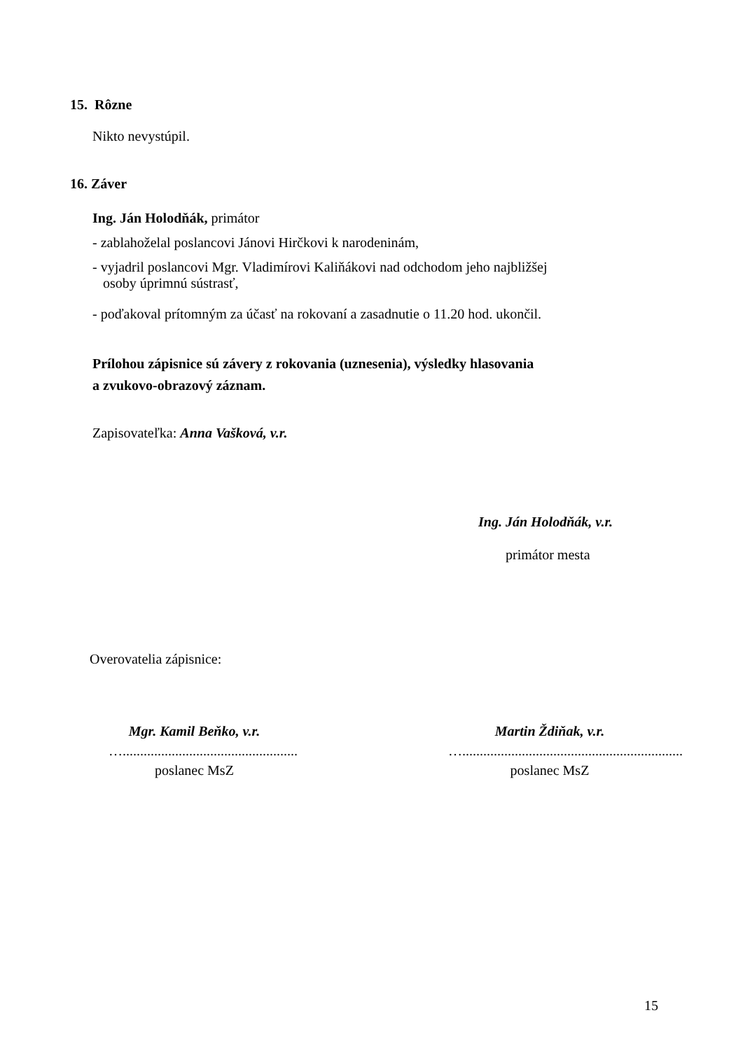15. Rôzne
Nikto nevystúpil.
16. Záver
Ing. Ján Holodňák, primátor
- zablahoželal poslancovi Jánovi Hirčkovi k narodeninám,
- vyjadril poslancovi Mgr. Vladimírovi Kaliňákovi nad odchodom jeho najbližšej
osoby úprimnú sústrasť,
- poďakoval prítomným za účasť na rokovaní a zasadnutie o 11.20 hod. ukončil.
Prílohou zápisnice sú závery z rokovania (uznesenia), výsledky hlasovania
a zvukovo-obrazový záznam.
Zapisovateľka: Anna Vašková, v.r.
Ing. Ján Holodňák, v.r.
primátor mesta
Overovatelia zápisnice:
Mgr. Kamil Beňko, v.r.
…..................................................
poslanec MsZ
Martin Ždiňak, v.r.
…...............................................................
poslanec MsZ
15